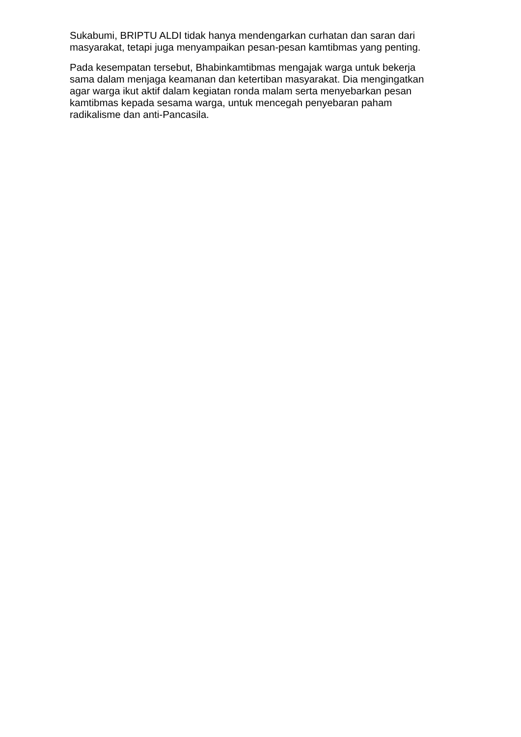Sukabumi, BRIPTU ALDI tidak hanya mendengarkan curhatan dan saran dari masyarakat, tetapi juga menyampaikan pesan-pesan kamtibmas yang penting.
Pada kesempatan tersebut, Bhabinkamtibmas mengajak warga untuk bekerja sama dalam menjaga keamanan dan ketertiban masyarakat. Dia mengingatkan agar warga ikut aktif dalam kegiatan ronda malam serta menyebarkan pesan kamtibmas kepada sesama warga, untuk mencegah penyebaran paham radikalisme dan anti-Pancasila.